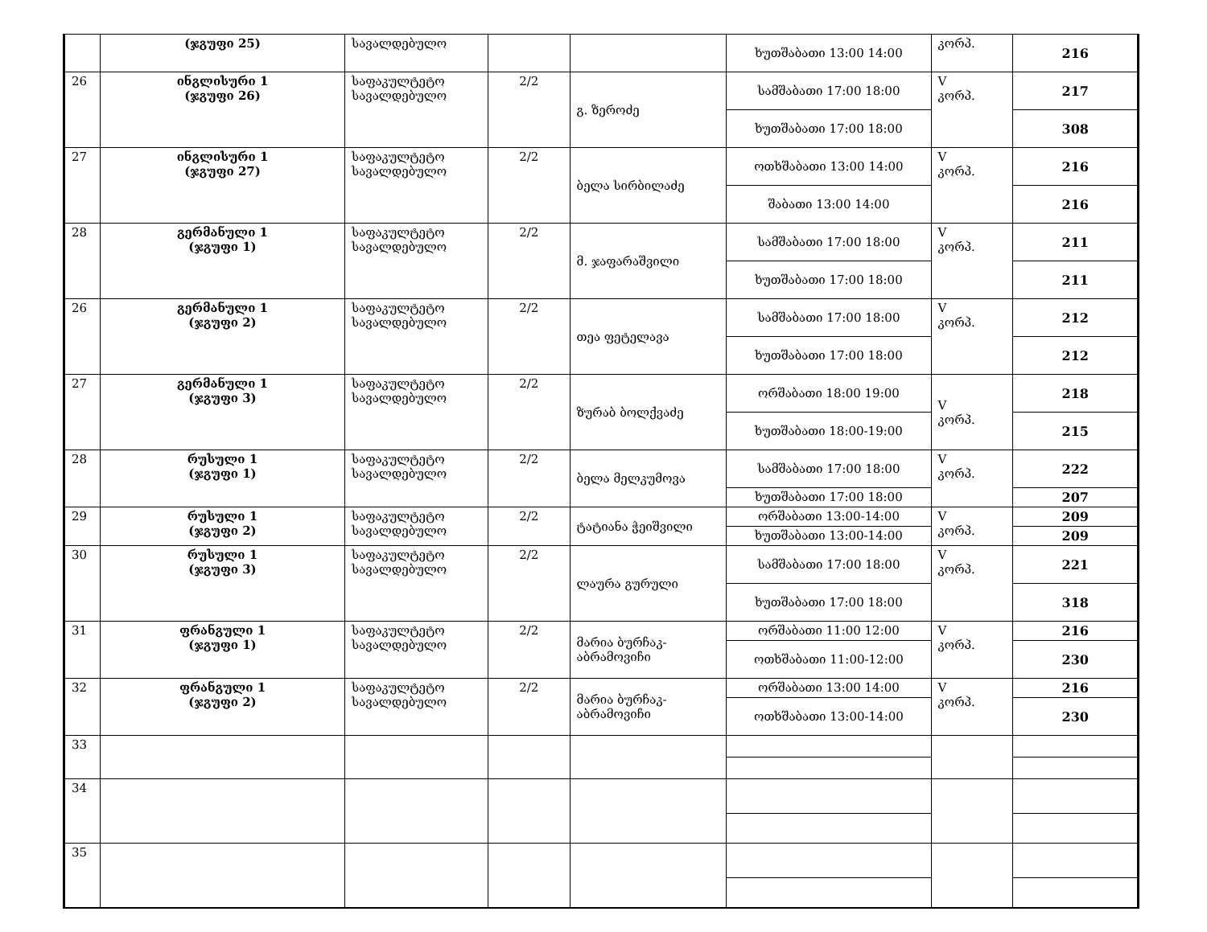| | (ჯგუფი 25) | სავალდებულო | | | ხუთშაბათი 13:00 14:00 | კორპ. | 216 |
| 26 | ინგლისური 1 (ჯგუფი 26) | საფაკულტეტო სავალდებულო | 2/2 | გ. ზეროძე | სამშაბათი 17:00 18:00 | V კორპ. | 217 |
| | | | | | ხუთშაბათი 17:00 18:00 | | 308 |
| 27 | ინგლისური 1 (ჯგუფი 27) | საფაკულტეტო სავალდებულო | 2/2 | ბელა სირბილაძე | ოთხშაბათი 13:00 14:00 | V კორპ. | 216 |
| | | | | | შაბათი 13:00 14:00 | | 216 |
| 28 | გერმანული 1 (ჯგუფი 1) | საფაკულტეტო სავალდებულო | 2/2 | მ. ჯაფარაშვილი | სამშაბათი 17:00 18:00 | V კორპ. | 211 |
| | | | | | ხუთშაბათი 17:00 18:00 | | 211 |
| 26 | გერმანული 1 (ჯგუფი 2) | საფაკულტეტო სავალდებულო | 2/2 | თეა ფეტელავა | სამშაბათი 17:00 18:00 | V კორპ. | 212 |
| | | | | | ხუთშაბათი 17:00 18:00 | | 212 |
| 27 | გერმანული 1 (ჯგუფი 3) | საფაკულტეტო სავალდებულო | 2/2 | ზურაბ ბოლქვაძე | ორშაბათი 18:00 19:00 | V კორპ. | 218 |
| | | | | | ხუთშაბათი 18:00-19:00 | | 215 |
| 28 | რუსული 1 (ჯგუფი 1) | საფაკულტეტო სავალდებულო | 2/2 | ბელა მელკუმოვა | სამშაბათი 17:00 18:00 | V კორპ. | 222 |
| | | | | | ხუთშაბათი 17:00 18:00 | | 207 |
| 29 | რუსული 1 (ჯგუფი 2) | საფაკულტეტო სავალდებულო | 2/2 | ტატიანა ჭეიშვილი | ორშაბათი 13:00-14:00 | V კორპ. | 209 |
| | | | | | ხუთშაბათი 13:00-14:00 | | 209 |
| 30 | რუსული 1 (ჯგუფი 3) | საფაკულტეტო სავალდებულო | 2/2 | ლაურა გურული | სამშაბათი 17:00 18:00 | V კორპ. | 221 |
| | | | | | ხუთშაბათი 17:00 18:00 | | 318 |
| 31 | ფრანგული 1 (ჯგუფი 1) | საფაკულტეტო სავალდებულო | 2/2 | მარია ბურჩაკ-აბრამოვიჩი | ორშაბათი 11:00 12:00 | V კორპ. | 216 |
| | | | | | ოთხშაბათი 11:00-12:00 | | 230 |
| 32 | ფრანგული 1 (ჯგუფი 2) | საფაკულტეტო სავალდებულო | 2/2 | მარია ბურჩაკ-აბრამოვიჩი | ორშაბათი 13:00 14:00 | V კორპ. | 216 |
| | | | | | ოთხშაბათი 13:00-14:00 | | 230 |
| 33 | | | | | | | |
| 34 | | | | | | | |
| 35 | | | | | | | |